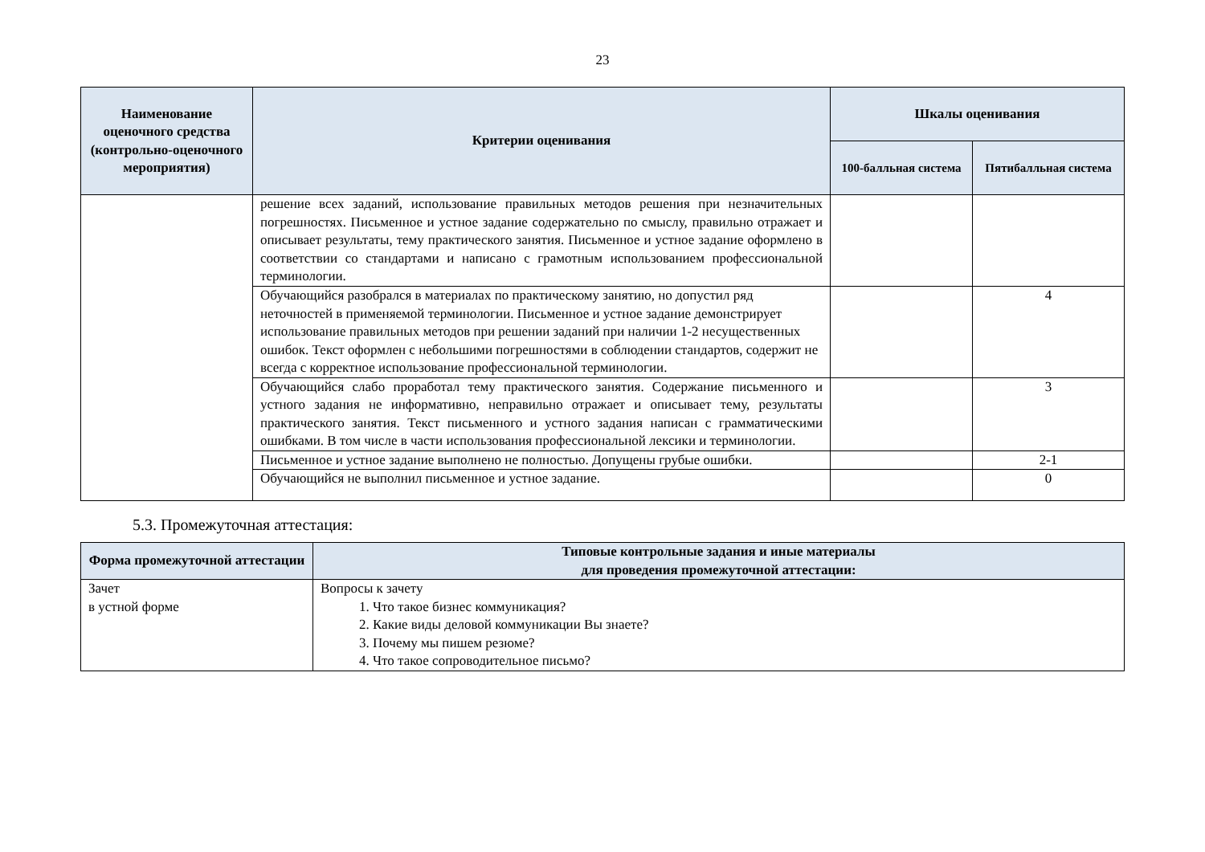23
| Наименование оценочного средства (контрольно-оценочного мероприятия) | Критерии оценивания | Шкалы оценивания | |
| --- | --- | --- | --- |
| | | 100-балльная система | Пятибалльная система |
| | решение всех заданий, использование правильных методов решения при незначительных погрешностях. Письменное и устное задание содержательно по смыслу, правильно отражает и описывает результаты, тему практического занятия. Письменное и устное задание оформлено в соответствии со стандартами и написано с грамотным использованием профессиональной терминологии. | | |
| | Обучающийся разобрался в материалах по практическому занятию, но допустил ряд неточностей в применяемой терминологии. Письменное и устное задание демонстрирует использование правильных методов при решении заданий при наличии 1-2 несущественных ошибок. Текст оформлен с небольшими погрешностями в соблюдении стандартов, содержит не всегда с корректное использование профессиональной терминологии. | | 4 |
| | Обучающийся слабо проработал тему практического занятия. Содержание письменного и устного задания не информативно, неправильно отражает и описывает тему, результаты практического занятия. Текст письменного и устного задания написан с грамматическими ошибками. В том числе в части использования профессиональной лексики и терминологии. | | 3 |
| | Письменное и устное задание выполнено не полностью. Допущены грубые ошибки. | | 2-1 |
| | Обучающийся не выполнил письменное и устное задание. | | 0 |
5.3. Промежуточная аттестация:
| Форма промежуточной аттестации | Типовые контрольные задания и иные материалы для проведения промежуточной аттестации: |
| --- | --- |
| Зачет в устной форме | Вопросы к зачету 1. Что такое бизнес коммуникация? 2. Какие виды деловой коммуникации Вы знаете? 3. Почему мы пишем резюме? 4. Что такое сопроводительное письмо? |